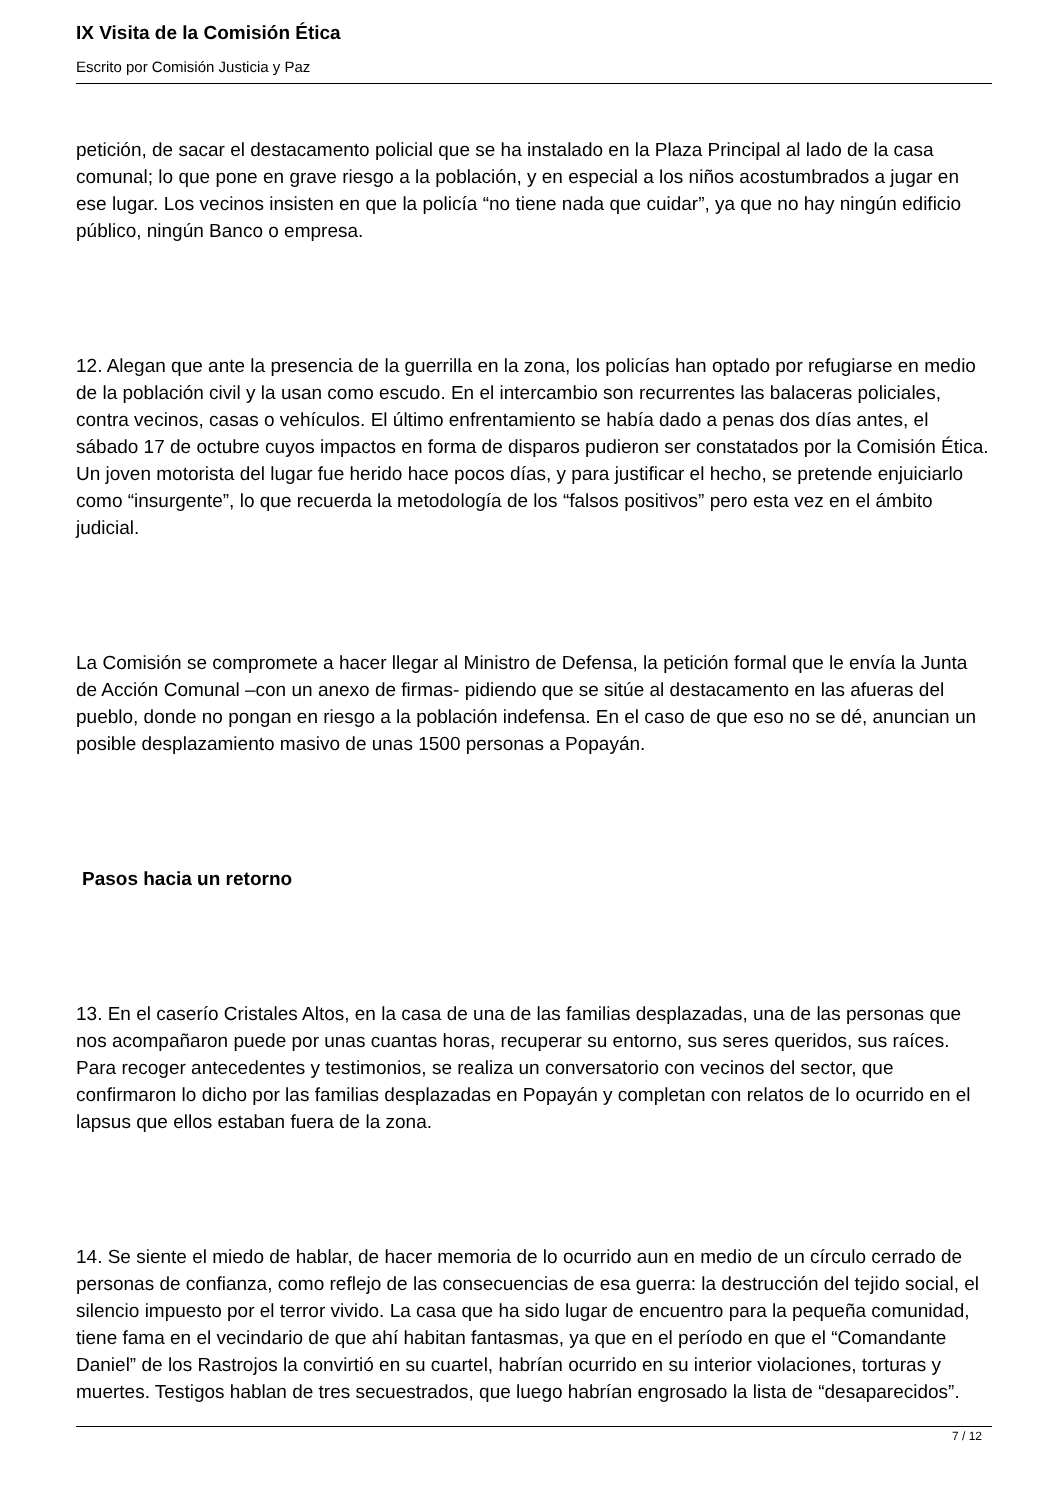IX Visita de la Comisión Ética
Escrito por Comisión Justicia y Paz
petición, de sacar el destacamento policial que se ha instalado en la Plaza Principal al lado de la casa comunal; lo que pone en grave riesgo a la población, y en especial a los niños acostumbrados a jugar en ese lugar. Los vecinos insisten en que la policía “no tiene nada que cuidar”, ya que no hay ningún edificio público, ningún Banco o empresa.
12. Alegan que ante la presencia de la guerrilla en la zona, los policías han optado por refugiarse en medio de la población civil y la usan como escudo. En el intercambio son recurrentes las balaceras policiales, contra vecinos, casas o vehículos. El último enfrentamiento se había dado a penas dos días antes, el sábado 17 de octubre cuyos impactos en forma de disparos pudieron ser constatados por la Comisión Ética. Un joven motorista del lugar fue herido hace pocos días, y para justificar el hecho, se pretende enjuiciarlo como “insurgente”, lo que recuerda la metodología de los “falsos positivos” pero esta vez en el ámbito judicial.
La Comisión se compromete a hacer llegar al Ministro de Defensa, la petición formal que le envía la Junta de Acción Comunal –con un anexo de firmas- pidiendo que se sitúe al destacamento en las afueras del pueblo, donde no pongan en riesgo a la población indefensa. En el caso de que eso no se dé, anuncian un posible desplazamiento masivo de unas 1500 personas a Popayán.
Pasos hacia un retorno
13. En el caserío Cristales Altos, en la casa de una de las familias desplazadas, una de las personas que nos acompañaron puede por unas cuantas horas, recuperar su entorno, sus seres queridos, sus raíces. Para recoger antecedentes y testimonios, se realiza un conversatorio con vecinos del sector, que confirmaron lo dicho por las familias desplazadas en Popayán y completan con relatos de lo ocurrido en el lapsus que ellos estaban fuera de la zona.
14. Se siente el miedo de hablar, de hacer memoria de lo ocurrido aun en medio de un círculo cerrado de personas de confianza, como reflejo de las consecuencias de esa guerra: la destrucción del tejido social, el silencio impuesto por el terror vivido. La casa que ha sido lugar de encuentro para la pequeña comunidad, tiene fama en el vecindario de que ahí habitan fantasmas, ya que en el período en que el “Comandante Daniel” de los Rastrojos la convirtió en su cuartel, habrían ocurrido en su interior violaciones, torturas y muertes. Testigos hablan de tres secuestrados, que luego habrían engrosado la lista de “desaparecidos”.
7 / 12